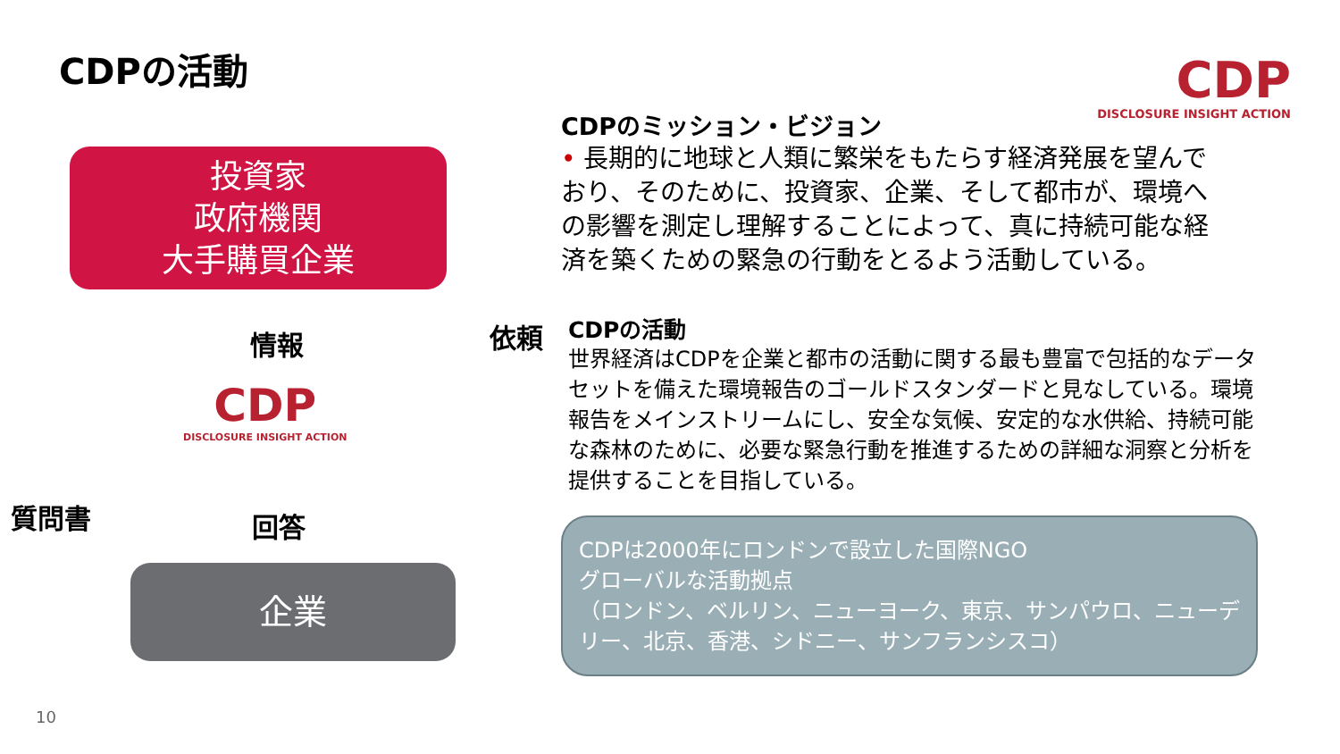CDPの活動
投資家
政府機関
大手購買企業
情報 依頼
CDP
DISCLOSURE INSIGHT ACTION
質問書 回答
企業
10
CDP
DISCLOSURE INSIGHT ACTION
CDPのミッション・ビジョン
• 長期的に地球と人類に繁栄をもたらす経済発展を望んでおり、そのために、投資家、企業、そして都市が、環境への影響を測定し理解することによって、真に持続可能な経済を築くための緊急の行動をとるよう活動している。
CDPの活動
世界経済はCDPを企業と都市の活動に関する最も豊富で包括的なデータセットを備えた環境報告のゴールドスタンダードと見なしている。環境報告をメインストリームにし、安全な気候、安定的な水供給、持続可能な森林のために、必要な緊急行動を推進するための詳細な洞察と分析を提供することを目指している。
CDPは2000年にロンドンで設立した国際NGO
グローバルな活動拠点
（ロンドン、ベルリン、ニューヨーク、東京、サンパウロ、ニューデリー、北京、香港、シドニー、サンフランシスコ）